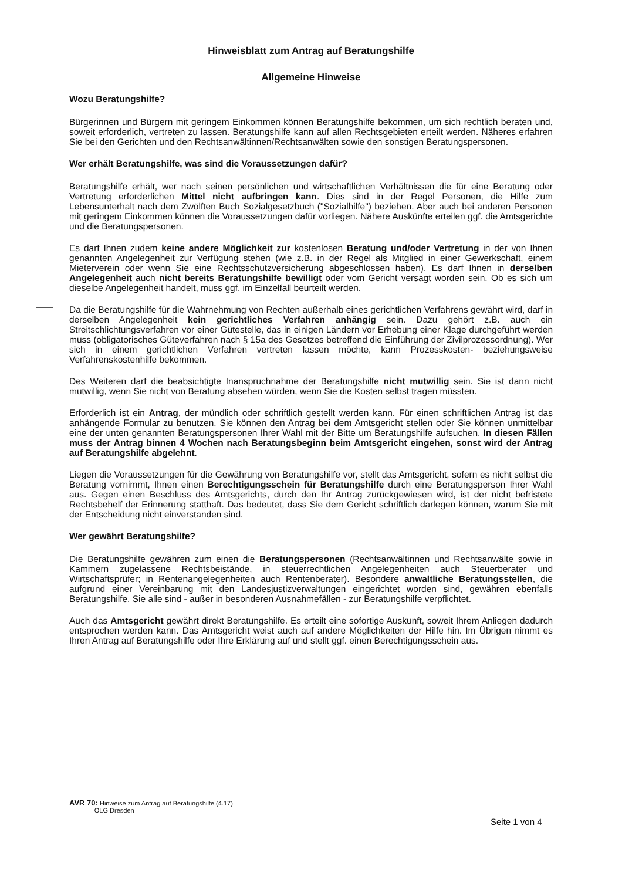Hinweisblatt zum Antrag auf Beratungshilfe
Allgemeine Hinweise
Wozu Beratungshilfe?
Bürgerinnen und Bürgern mit geringem Einkommen können Beratungshilfe bekommen, um sich rechtlich beraten und, soweit erforderlich, vertreten zu lassen. Beratungshilfe kann auf allen Rechtsgebieten erteilt werden. Näheres erfahren Sie bei den Gerichten und den Rechtsanwältinnen/Rechtsanwälten sowie den sonstigen Beratungspersonen.
Wer erhält Beratungshilfe, was sind die Voraussetzungen dafür?
Beratungshilfe erhält, wer nach seinen persönlichen und wirtschaftlichen Verhältnissen die für eine Beratung oder Vertretung erforderlichen Mittel nicht aufbringen kann. Dies sind in der Regel Personen, die Hilfe zum Lebensunterhalt nach dem Zwölften Buch Sozialgesetzbuch ("Sozialhilfe") beziehen. Aber auch bei anderen Personen mit geringem Einkommen können die Voraussetzungen dafür vorliegen. Nähere Auskünfte erteilen ggf. die Amtsgerichte und die Beratungspersonen.
Es darf Ihnen zudem keine andere Möglichkeit zur kostenlosen Beratung und/oder Vertretung in der von Ihnen genannten Angelegenheit zur Verfügung stehen (wie z.B. in der Regel als Mitglied in einer Gewerkschaft, einem Mieterverein oder wenn Sie eine Rechtsschutzversicherung abgeschlossen haben). Es darf Ihnen in derselben Angelegenheit auch nicht bereits Beratungshilfe bewilligt oder vom Gericht versagt worden sein. Ob es sich um dieselbe Angelegenheit handelt, muss ggf. im Einzelfall beurteilt werden.
Da die Beratungshilfe für die Wahrnehmung von Rechten außerhalb eines gerichtlichen Verfahrens gewährt wird, darf in derselben Angelegenheit kein gerichtliches Verfahren anhängig sein. Dazu gehört z.B. auch ein Streitschlichtungsverfahren vor einer Gütestelle, das in einigen Ländern vor Erhebung einer Klage durchgeführt werden muss (obligatorisches Güteverfahren nach § 15a des Gesetzes betreffend die Einführung der Zivilprozessordnung). Wer sich in einem gerichtlichen Verfahren vertreten lassen möchte, kann Prozesskosten- beziehungsweise Verfahrenskostenhilfe bekommen.
Des Weiteren darf die beabsichtigte Inanspruchnahme der Beratungshilfe nicht mutwillig sein. Sie ist dann nicht mutwillig, wenn Sie nicht von Beratung absehen würden, wenn Sie die Kosten selbst tragen müssten.
Erforderlich ist ein Antrag, der mündlich oder schriftlich gestellt werden kann. Für einen schriftlichen Antrag ist das anhängende Formular zu benutzen. Sie können den Antrag bei dem Amtsgericht stellen oder Sie können unmittelbar eine der unten genannten Beratungspersonen Ihrer Wahl mit der Bitte um Beratungshilfe aufsuchen. In diesen Fällen muss der Antrag binnen 4 Wochen nach Beratungsbeginn beim Amtsgericht eingehen, sonst wird der Antrag auf Beratungshilfe abgelehnt.
Liegen die Voraussetzungen für die Gewährung von Beratungshilfe vor, stellt das Amtsgericht, sofern es nicht selbst die Beratung vornimmt, Ihnen einen Berechtigungsschein für Beratungshilfe durch eine Beratungsperson Ihrer Wahl aus. Gegen einen Beschluss des Amtsgerichts, durch den Ihr Antrag zurückgewiesen wird, ist der nicht befristete Rechtsbehelf der Erinnerung statthaft. Das bedeutet, dass Sie dem Gericht schriftlich darlegen können, warum Sie mit der Entscheidung nicht einverstanden sind.
Wer gewährt Beratungshilfe?
Die Beratungshilfe gewähren zum einen die Beratungspersonen (Rechtsanwältinnen und Rechtsanwälte sowie in Kammern zugelassene Rechtsbeistände, in steuerrechtlichen Angelegenheiten auch Steuerberater und Wirtschaftsprüfer; in Rentenangelegenheiten auch Rentenberater). Besondere anwaltliche Beratungsstellen, die aufgrund einer Vereinbarung mit den Landesjustizverwaltungen eingerichtet worden sind, gewähren ebenfalls Beratungshilfe. Sie alle sind - außer in besonderen Ausnahmefällen - zur Beratungshilfe verpflichtet.
Auch das Amtsgericht gewährt direkt Beratungshilfe. Es erteilt eine sofortige Auskunft, soweit Ihrem Anliegen dadurch entsprochen werden kann. Das Amtsgericht weist auch auf andere Möglichkeiten der Hilfe hin. Im Übrigen nimmt es Ihren Antrag auf Beratungshilfe oder Ihre Erklärung auf und stellt ggf. einen Berechtigungsschein aus.
AVR 70: Hinweise zum Antrag auf Beratungshilfe (4.17)
OLG Dresden
Seite 1 von 4